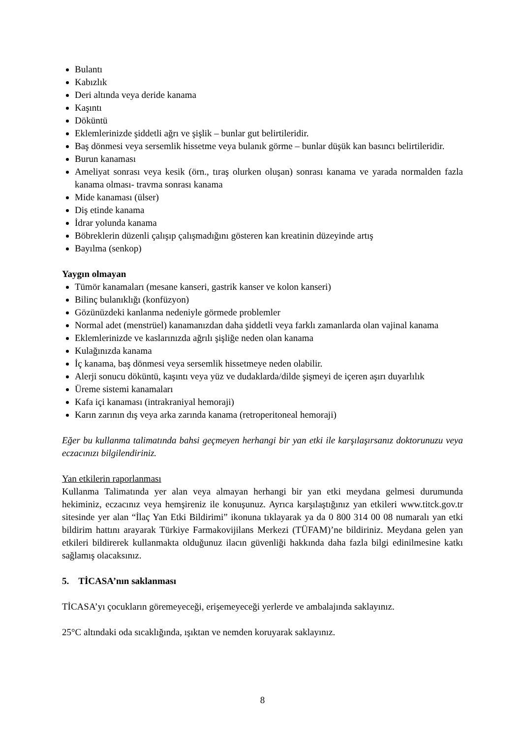Bulantı
Kabızlık
Deri altında veya deride kanama
Kaşıntı
Döküntü
Eklemlerinizde şiddetli ağrı ve şişlik – bunlar gut belirtileridir.
Baş dönmesi veya sersemlik hissetme veya bulanık görme – bunlar düşük kan basıncı belirtileridir.
Burun kanaması
Ameliyat sonrası veya kesik (örn., tıraş olurken oluşan) sonrası kanama ve yarada normalden fazla kanama olması- travma sonrası kanama
Mide kanaması (ülser)
Diş etinde kanama
İdrar yolunda kanama
Böbreklerin düzenli çalışıp çalışmadığını gösteren kan kreatinin düzeyinde artış
Bayılma (senkop)
Yaygın olmayan
Tümör kanamaları (mesane kanseri, gastrik kanser ve kolon kanseri)
Bilinç bulanıklığı (konfüzyon)
Gözünüzdeki kanlanma nedeniyle görmede problemler
Normal adet (menstrüel) kanamanızdan daha şiddetli veya farklı zamanlarda olan vajinal kanama
Eklemlerinizde ve kaslarınızda ağrılı şişliğe neden olan kanama
Kulağınızda kanama
İç kanama, baş dönmesi veya sersemlik hissetmeye neden olabilir.
Alerji sonucu döküntü, kaşıntı veya yüz ve dudaklarda/dilde şişmeyi de içeren aşırı duyarlılık
Üreme sistemi kanamaları
Kafa içi kanaması (intrakraniyal hemoraji)
Karın zarının dış veya arka zarında kanama (retroperitoneal hemoraji)
Eğer bu kullanma talimatında bahsi geçmeyen herhangi bir yan etki ile karşılaşırsanız doktorunuzu veya eczacınızı bilgilendiriniz.
Yan etkilerin raporlanması
Kullanma Talimatında yer alan veya almayan herhangi bir yan etki meydana gelmesi durumunda hekiminiz, eczacınız veya hemşireniz ile konuşunuz. Ayrıca karşılaştığınız yan etkileri www.titck.gov.tr sitesinde yer alan “İlaç Yan Etki Bildirimi” ikonuna tıklayarak ya da 0 800 314 00 08 numaralı yan etki bildirim hattını arayarak Türkiye Farmakovijilans Merkezi (TÜFAM)’ne bildiriniz. Meydana gelen yan etkileri bildirerek kullanmakta olduğunuz ilacın güvenliği hakkında daha fazla bilgi edinilmesine katkı sağlamış olacaksınız.
5. TİCASA’nın saklanması
TİCASA’yı çocukların göremeyeceği, erişemeyeceği yerlerde ve ambalajında saklayınız.
25°C altındaki oda sıcaklığında, ışıktan ve nemden koruyarak saklayınız.
8